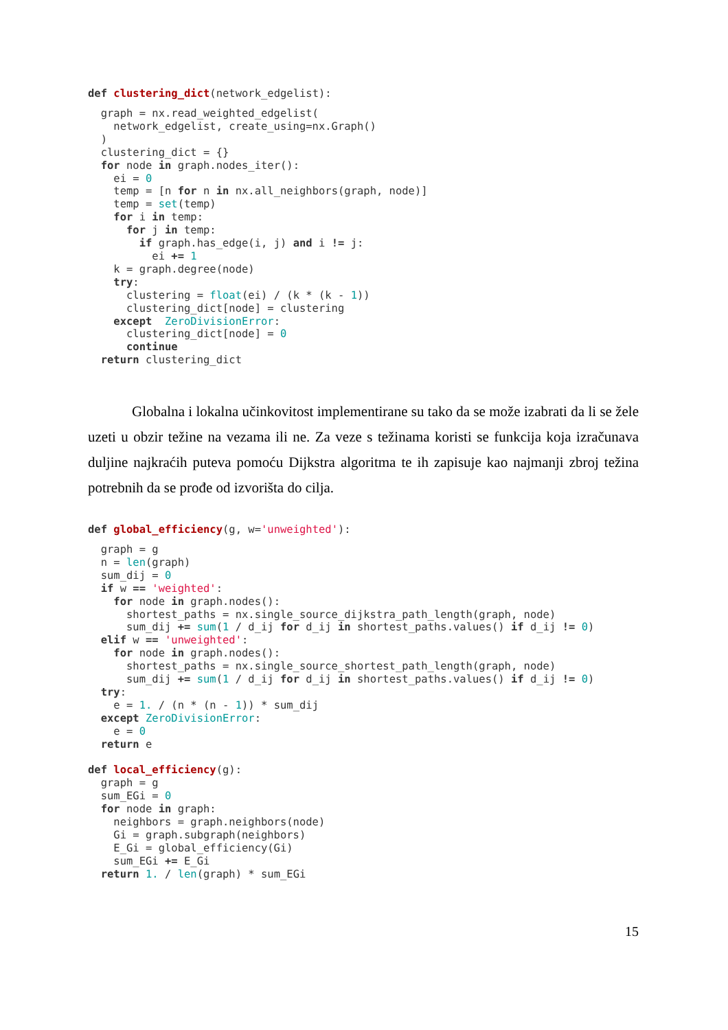def clustering_dict(network_edgelist):
  graph = nx.read_weighted_edgelist(
    network_edgelist, create_using=nx.Graph()
  )
  clustering_dict = {}
  for node in graph.nodes_iter():
    ei = 0
    temp = [n for n in nx.all_neighbors(graph, node)]
    temp = set(temp)
    for i in temp:
      for j in temp:
        if graph.has_edge(i, j) and i != j:
          ei += 1
    k = graph.degree(node)
    try:
      clustering = float(ei) / (k * (k - 1))
      clustering_dict[node] = clustering
    except  ZeroDivisionError:
      clustering_dict[node] = 0
      continue
  return clustering_dict
Globalna i lokalna učinkovitost implementirane su tako da se može izabrati da li se žele uzeti u obzir težine na vezama ili ne. Za veze s težinama koristi se funkcija koja izračunava duljine najkraćih puteva pomoću Dijkstra algoritma te ih zapisuje kao najmanji zbroj težina potrebnih da se prođe od izvorišta do cilja.
def global_efficiency(g, w='unweighted'):
  graph = g
  n = len(graph)
  sum_dij = 0
  if w == 'weighted':
    for node in graph.nodes():
      shortest_paths = nx.single_source_dijkstra_path_length(graph, node)
      sum_dij += sum(1 / d_ij for d_ij in shortest_paths.values() if d_ij != 0)
  elif w == 'unweighted':
    for node in graph.nodes():
      shortest_paths = nx.single_source_shortest_path_length(graph, node)
      sum_dij += sum(1 / d_ij for d_ij in shortest_paths.values() if d_ij != 0)
  try:
    e = 1. / (n * (n - 1)) * sum_dij
  except ZeroDivisionError:
    e = 0
  return e

def local_efficiency(g):
  graph = g
  sum_EGi = 0
  for node in graph:
    neighbors = graph.neighbors(node)
    Gi = graph.subgraph(neighbors)
    E_Gi = global_efficiency(Gi)
    sum_EGi += E_Gi
  return 1. / len(graph) * sum_EGi
15